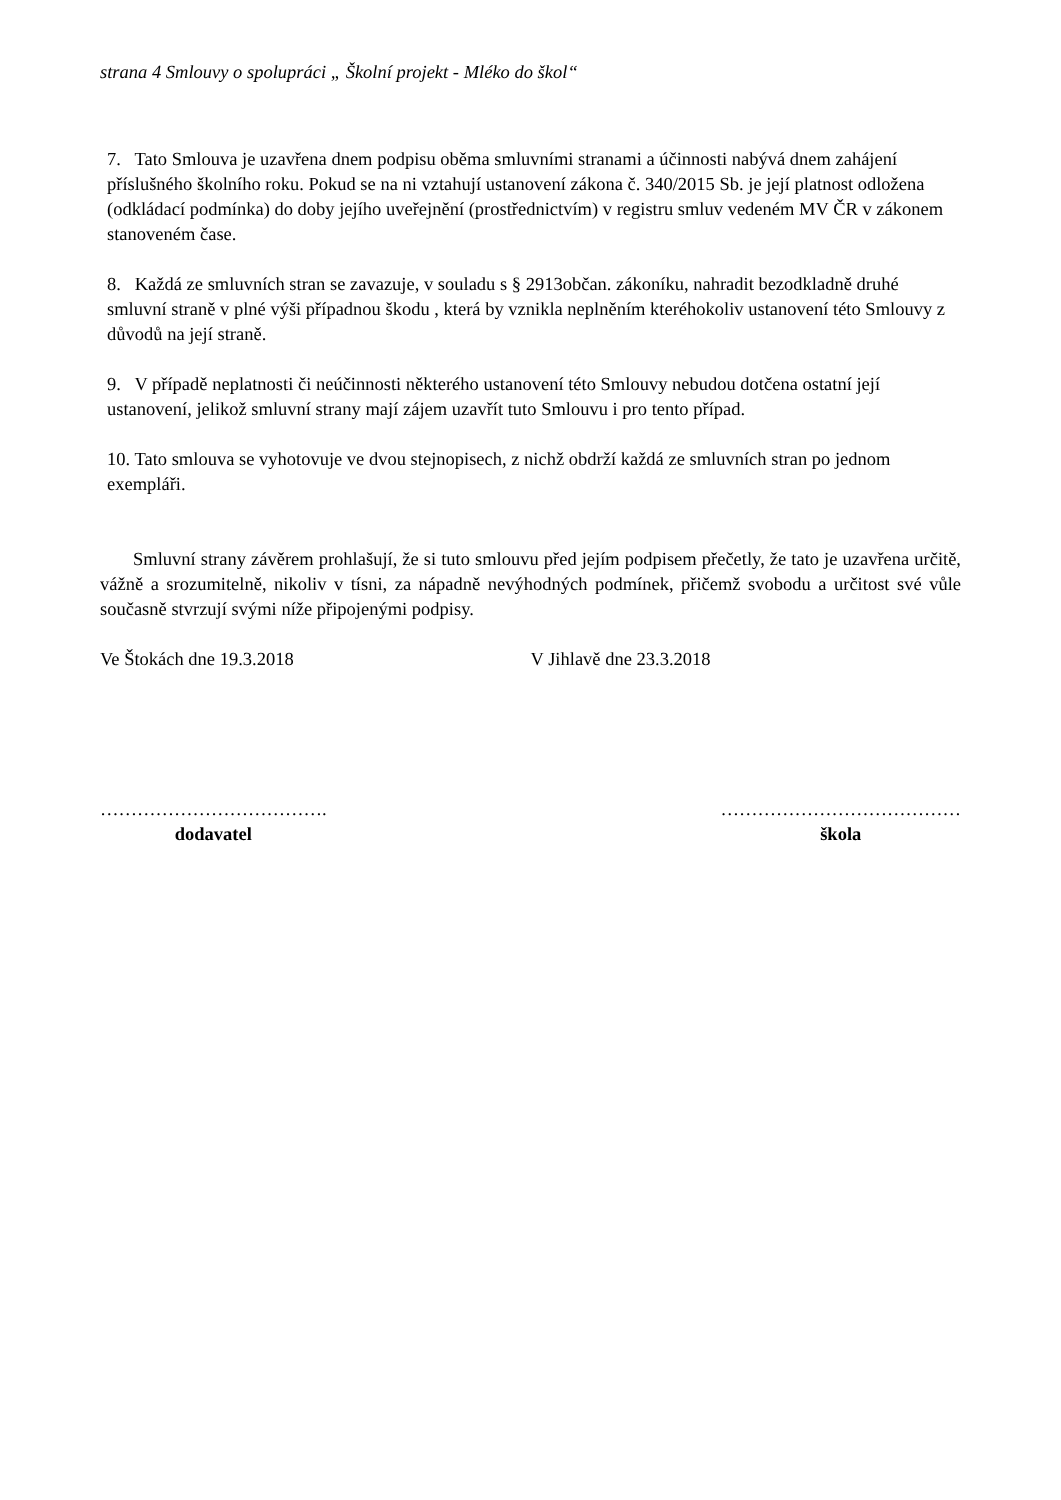strana 4 Smlouvy o spolupráci „ Školní projekt - Mléko do škol“
7. Tato Smlouva je uzavřena dnem podpisu oběma smluvními stranami a účinnosti nabývá dnem zahájení příslušného školního roku. Pokud se na ni vztahují ustanovení zákona č. 340/2015 Sb. je její platnost odložena (odkládací podmínka) do doby jejího uveřejnění (prostřednictvím) v registru smluv vedeném MV ČR v zákonem stanoveném čase.
8. Každá ze smluvních stran se zavazuje, v souladu s § 2913občan. zákoníku, nahradit bezodkladně druhé smluvní straně v plné výši případnou škodu , která by vznikla neplněním kteréhokoliv ustanovení této Smlouvy z důvodů na její straně.
9. V případě neplatnosti či neúčinnosti některého ustanovení této Smlouvy nebudou dotčena ostatní její ustanovení, jelikož smluvní strany mají zájem uzavřít tuto Smlouvu i pro tento případ.
10. Tato smlouva se vyhotovuje ve dvou stejnopisech, z nichž obdrží každá ze smluvních stran po jednom exempláři.
Smluvní strany závěrem prohlašují, že si tuto smlouvu před jejím podpisem přečetly, že tato je uzavřena určitě, vážně a srozumitelně, nikoliv v tísni, za nápadně nevýhodných podmínek, přičemž svobodu a určitost své vůle současně stvrzují svými níže připojenými podpisy.
Ve Štokách dne 19.3.2018 V Jihlavě dne 23.3.2018
……………………………….
dodavatel
…………………………………
škola